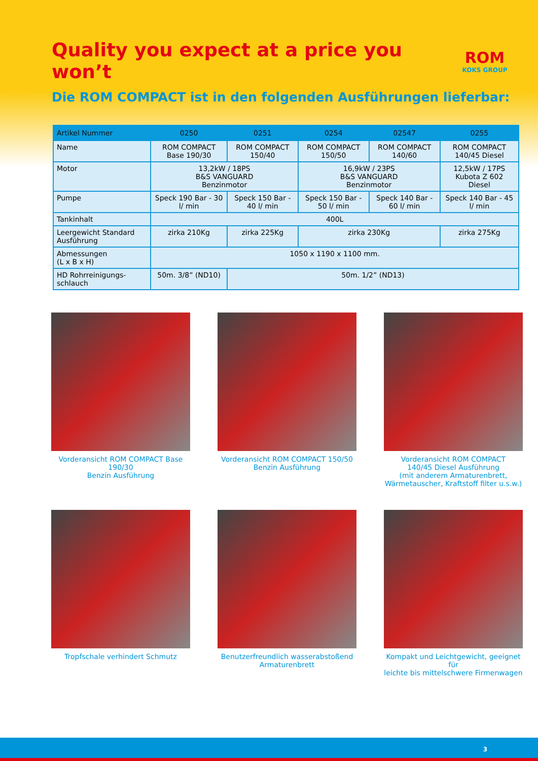Quality you expect at a price you won’t
ROM
KOKS GROUP
Die ROM COMPACT ist in den folgenden Ausführungen lieferbar:
| Artikel Nummer | 0250 | 0251 | 0254 | 02547 | 0255 |
| --- | --- | --- | --- | --- | --- |
| Name | ROM COMPACT Base 190/30 | ROM COMPACT 150/40 | ROM COMPACT 150/50 | ROM COMPACT 140/60 | ROM COMPACT 140/45 Diesel |
| Motor | 13,2kW / 18PS B&S VANGUARD Benzinmotor | | 16,9kW / 23PS B&S VANGUARD Benzinmotor | | 12,5kW / 17PS Kubota Z 602 Diesel |
| Pumpe | Speck 190 Bar - 30 l/ min | Speck 150 Bar - 40 l/ min | Speck 150 Bar - 50 l/ min | Speck 140 Bar - 60 l/ min | Speck 140 Bar - 45 l/ min |
| Tankinhalt | 400L | | | | |
| Leergewicht Standard Ausführung | zirka 210Kg | zirka 225Kg | zirka 230Kg | | zirka 275Kg |
| Abmessungen (L x B x H) | 1050 x 1190 x 1100 mm. | | | | |
| HD Rohrreinigungs-schlauch | 50m. 3/8” (ND10) | 50m. 1/2” (ND13) | | | |
Vorderansicht ROM COMPACT Base 190/30
Benzin Ausführung
Vorderansicht ROM COMPACT 150/50
Benzin Ausführung
Vorderansicht ROM COMPACT
140/45 Diesel Ausführung
(mit anderem Armaturenbrett,
Wärmetauscher, Kraftstoff filter u.s.w.)
Tropfschale verhindert Schmutz
Benutzerfreundlich wasserabstoßend
Armaturenbrett
Kompakt und Leichtgewicht, geeignet für
leichte bis mittelschwere Firmenwagen
3